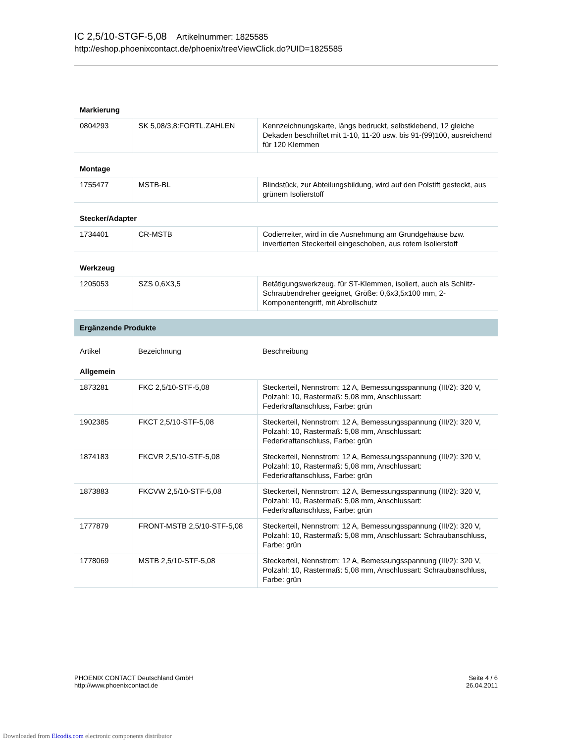IC 2,5/10-STGF-5,08 Artikelnummer: 1825585
http://eshop.phoenixcontact.de/phoenix/treeViewClick.do?UID=1825585
| Markierung | | |
| 0804293 | SK 5,08/3,8:FORTL.ZAHLEN | Kennzeichnungskarte, längs bedruckt, selbstklebend, 12 gleiche Dekaden beschriftet mit 1-10, 11-20 usw. bis 91-(99)100, ausreichend für 120 Klemmen |
| Montage | | |
| 1755477 | MSTB-BL | Blindstück, zur Abteilungsbildung, wird auf den Polstift gesteckt, aus grünem Isolierstoff |
| Stecker/Adapter | | |
| 1734401 | CR-MSTB | Codierreiter, wird in die Ausnehmung am Grundgehäuse bzw. invertierten Steckerteil eingeschoben, aus rotem Isolierstoff |
| Werkzeug | | |
| 1205053 | SZS 0,6X3,5 | Betätigungswerkzeug, für ST-Klemmen, isoliert, auch als Schlitz-Schraubendreher geeignet, Größe: 0,6x3,5x100 mm, 2-Komponentengriff, mit Abrollschutz |
| Ergänzende Produkte | | |
| Artikel | Bezeichnung | Beschreibung |
| Allgemein | | |
| 1873281 | FKC 2,5/10-STF-5,08 | Steckerteil, Nennstrom: 12 A, Bemessungsspannung (III/2): 320 V, Polzahl: 10, Rastermaß: 5,08 mm, Anschlussart: Federkraftanschluss, Farbe: grün |
| 1902385 | FKCT 2,5/10-STF-5,08 | Steckerteil, Nennstrom: 12 A, Bemessungsspannung (III/2): 320 V, Polzahl: 10, Rastermaß: 5,08 mm, Anschlussart: Federkraftanschluss, Farbe: grün |
| 1874183 | FKCVR 2,5/10-STF-5,08 | Steckerteil, Nennstrom: 12 A, Bemessungsspannung (III/2): 320 V, Polzahl: 10, Rastermaß: 5,08 mm, Anschlussart: Federkraftanschluss, Farbe: grün |
| 1873883 | FKCVW 2,5/10-STF-5,08 | Steckerteil, Nennstrom: 12 A, Bemessungsspannung (III/2): 320 V, Polzahl: 10, Rastermaß: 5,08 mm, Anschlussart: Federkraftanschluss, Farbe: grün |
| 1777879 | FRONT-MSTB 2,5/10-STF-5,08 | Steckerteil, Nennstrom: 12 A, Bemessungsspannung (III/2): 320 V, Polzahl: 10, Rastermaß: 5,08 mm, Anschlussart: Schraubanschluss, Farbe: grün |
| 1778069 | MSTB 2,5/10-STF-5,08 | Steckerteil, Nennstrom: 12 A, Bemessungsspannung (III/2): 320 V, Polzahl: 10, Rastermaß: 5,08 mm, Anschlussart: Schraubanschluss, Farbe: grün |
PHOENIX CONTACT Deutschland GmbH
http://www.phoenixcontact.de
Seite 4 / 6
26.04.2011
Downloaded from Elcodis.com electronic components distributor